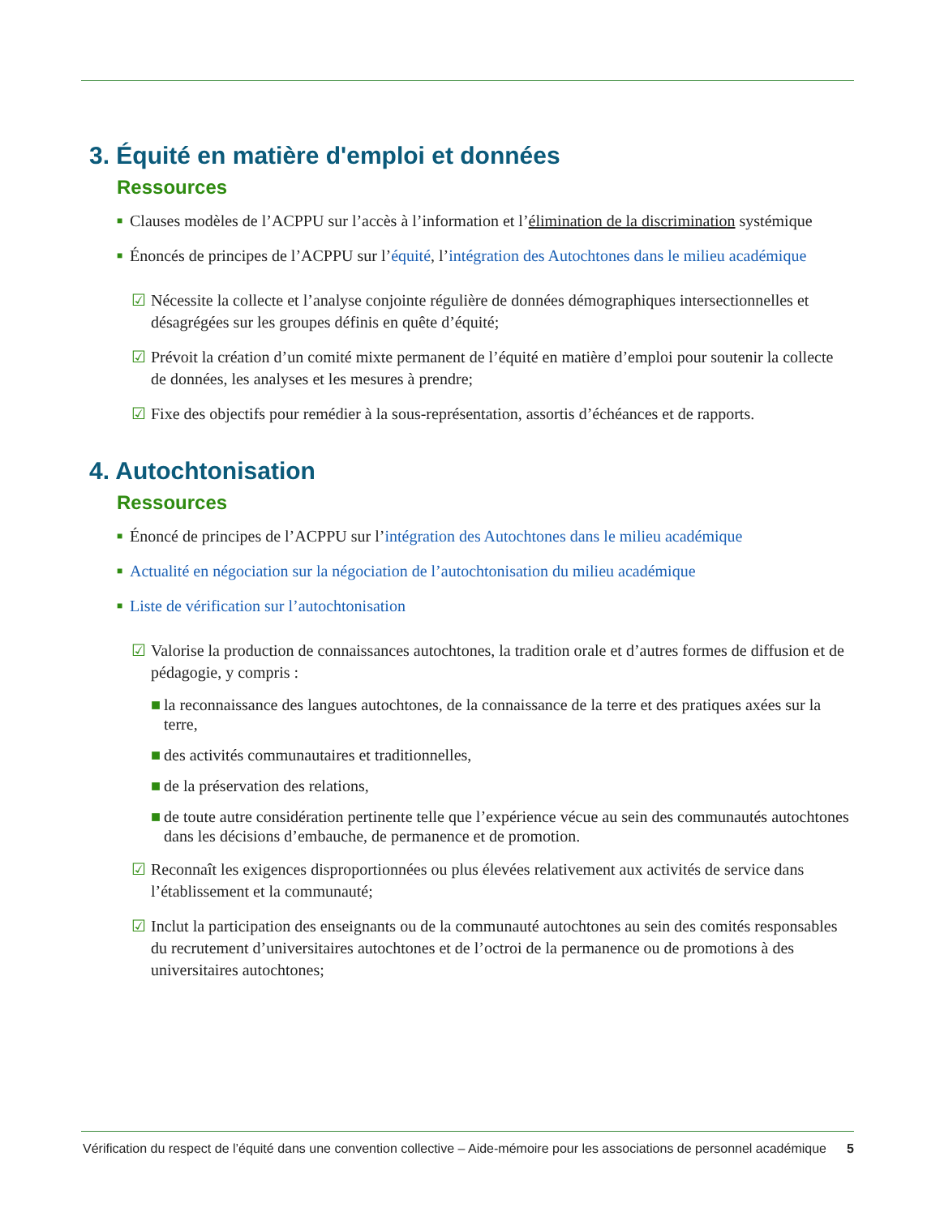3. Équité en matière d'emploi et données
Ressources
■ Clauses modèles de l’ACPPU sur l’accès à l’information et l’élimination de la discrimination systémique
■ Énoncés de principes de l’ACPPU sur l’équité, l’intégration des Autochtones dans le milieu académique
☑ Nécessite la collecte et l’analyse conjointe régulière de données démographiques intersectionnelles et désagrégées sur les groupes définis en quête d’équité;
☑ Prévoit la création d’un comité mixte permanent de l’équité en matière d’emploi pour soutenir la collecte de données, les analyses et les mesures à prendre;
☑ Fixe des objectifs pour remédier à la sous-représentation, assortis d’échéances et de rapports.
4. Autochtonisation
Ressources
■ Énoncé de principes de l’ACPPU sur l’intégration des Autochtones dans le milieu académique
■ Actualité en négociation sur la négociation de l’autochtonisation du milieu académique
■ Liste de vérification sur l’autochtonisation
☑ Valorise la production de connaissances autochtones, la tradition orale et d’autres formes de diffusion et de pédagogie, y compris :
■ la reconnaissance des langues autochtones, de la connaissance de la terre et des pratiques axées sur la terre,
■ des activités communautaires et traditionnelles,
■ de la préservation des relations,
■ de toute autre considération pertinente telle que l’expérience vécue au sein des communautés autochtones dans les décisions d’embauche, de permanence et de promotion.
☑ Reconnaît les exigences disproportionnées ou plus élevées relativement aux activités de service dans l’établissement et la communauté;
☑ Inclut la participation des enseignants ou de la communauté autochtones au sein des comités responsables du recrutement d’universitaires autochtones et de l’octroi de la permanence ou de promotions à des universitaires autochtones;
Vérification du respect de l’équité dans une convention collective – Aide-mémoire pour les associations de personnel académique 5